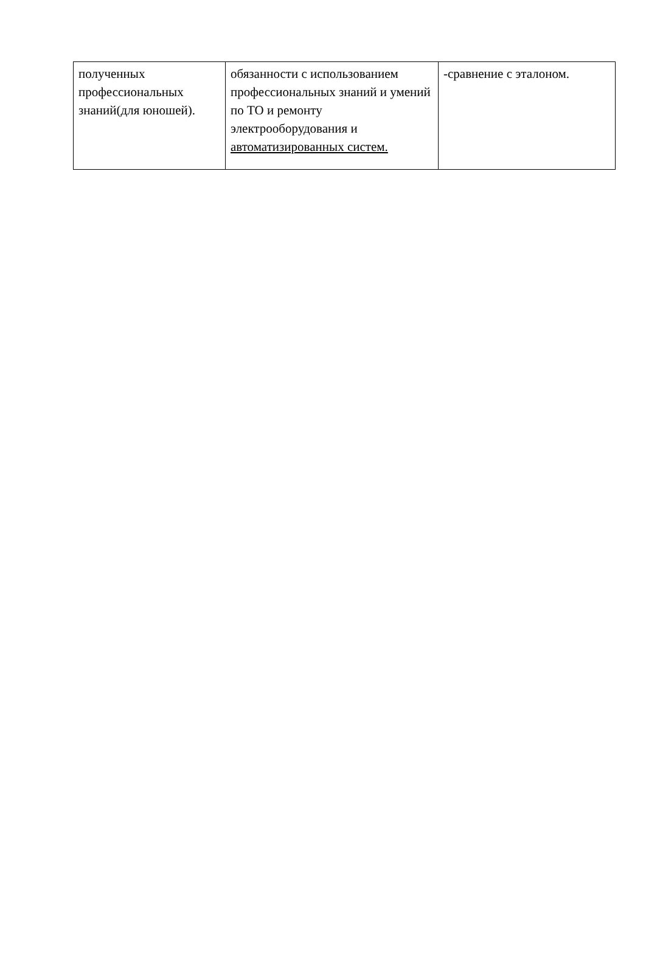| полученных профессиональных знаний(для юношей). | обязанности с использованием профессиональных знаний и умений по ТО и ремонту электрооборудования и автоматизированных систем. | -сравнение с эталоном. |